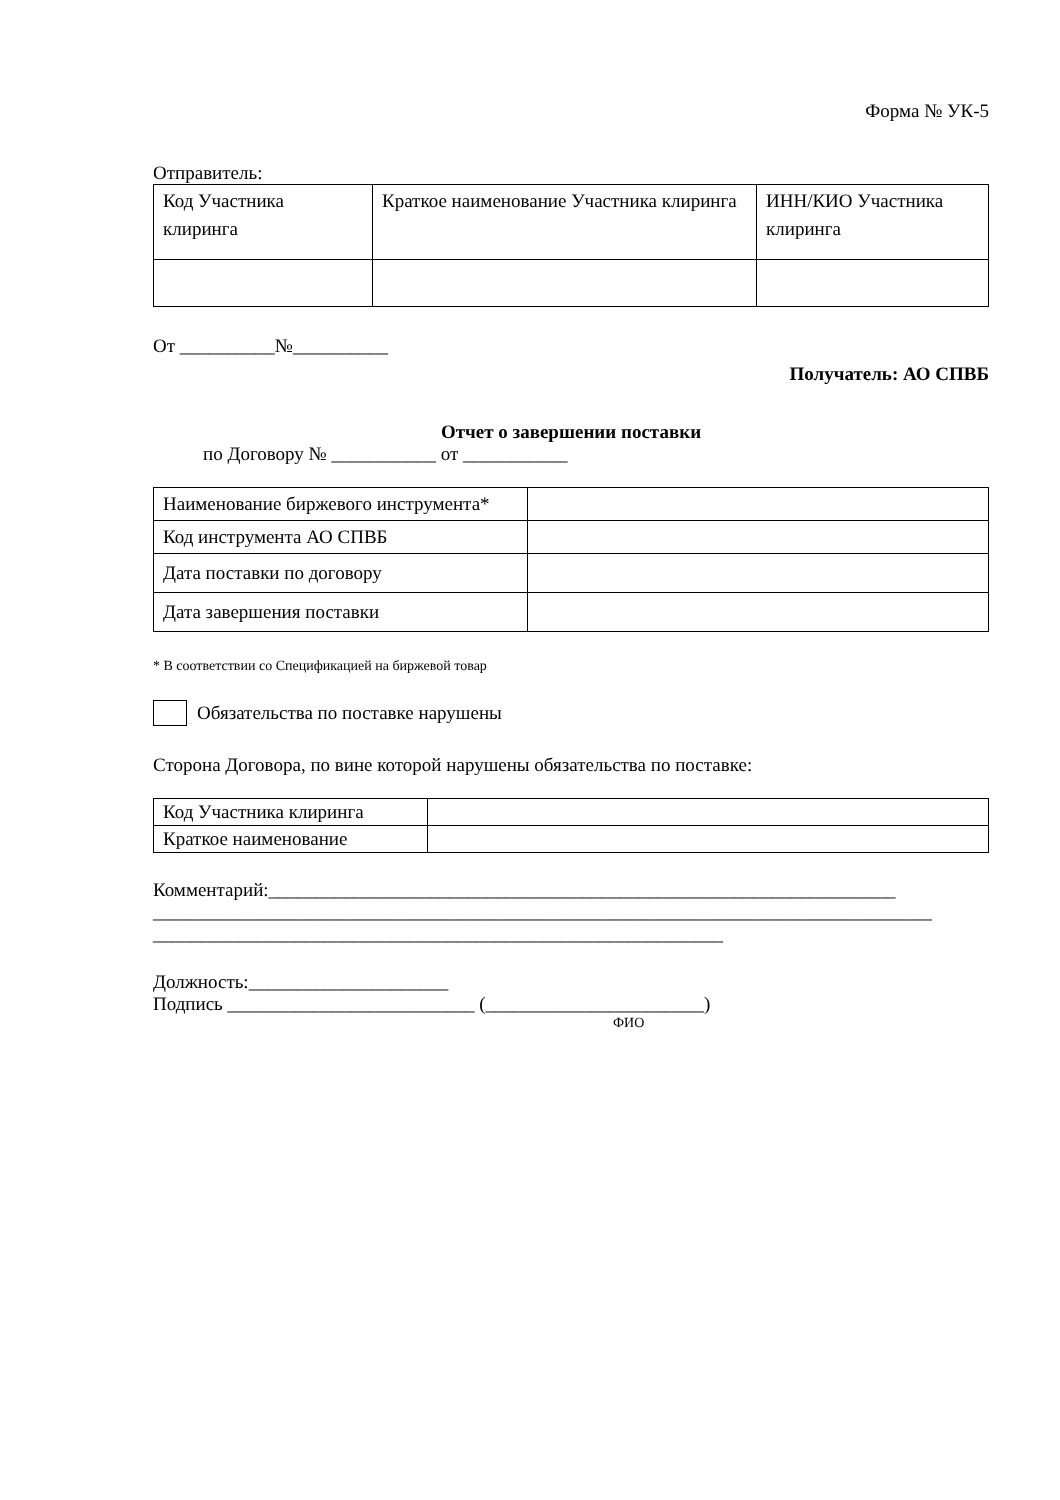Форма № УК-5
Отправитель:
| Код Участника клиринга | Краткое наименование Участника клиринга | ИНН/КИО Участника клиринга |
От __________№__________
Получатель: АО СПВБ
Отчет о завершении поставки
по Договору № ___________ от ___________
| Наименование биржевого инструмента* | |
| Код инструмента АО СПВБ | |
| Дата поставки по договору | |
| Дата завершения поставки | |
* В соответствии со Спецификацией на биржевой товар
Обязательства по поставке нарушены
Сторона Договора, по вине которой нарушены обязательства по поставке:
| Код Участника клиринга | |
| Краткое наименование | |
Комментарий:__________________________________________________________________
__________________________________________________________________________________
____________________________________________________________
Должность:_____________________
Подпись __________________________ (_______________________)
ФИО